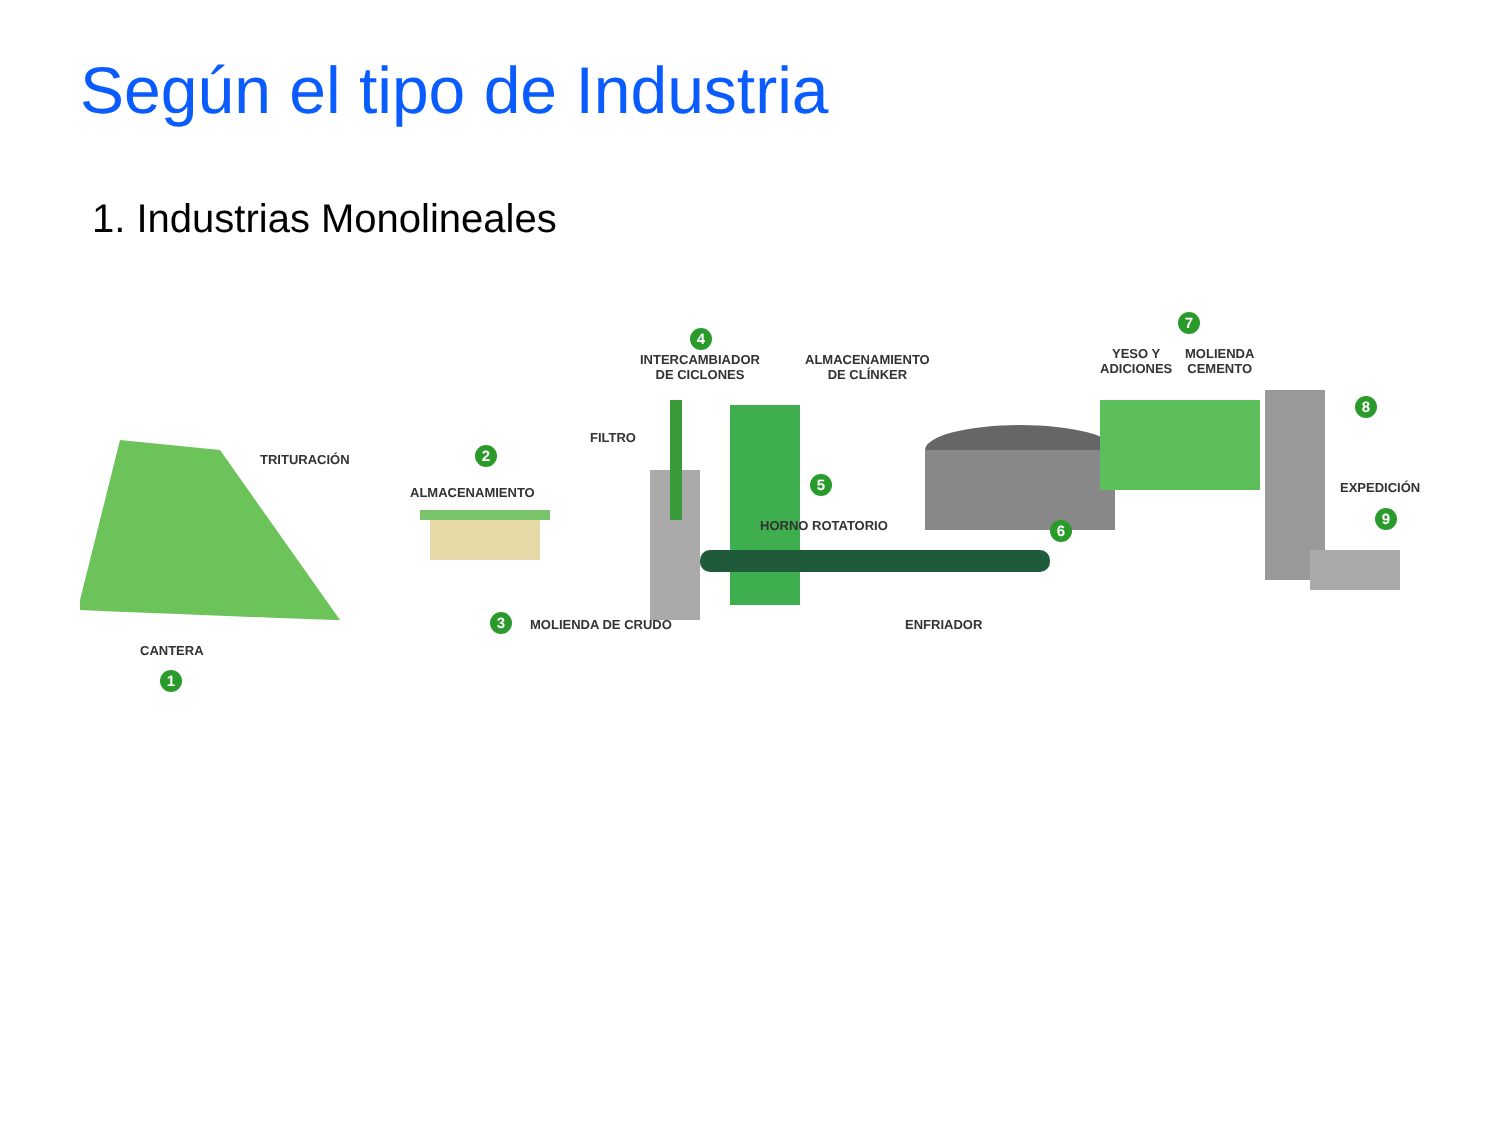Según el tipo de Industria
1. Industrias Monolineales
TRITURACIÓN 2
ALMACENAMIENTO
FILTRO
4
INTERCAMBIADOR
DE CICLONES
ALMACENAMIENTO
DE CLÍNKER
5
HORNO ROTATORIO
7
YESO Y
ADICIONES
MOLIENDA
CEMENTO
8
EXPEDICIÓN
9
6
3 MOLIENDA DE CRUDO ENFRIADOR
CANTERA
1